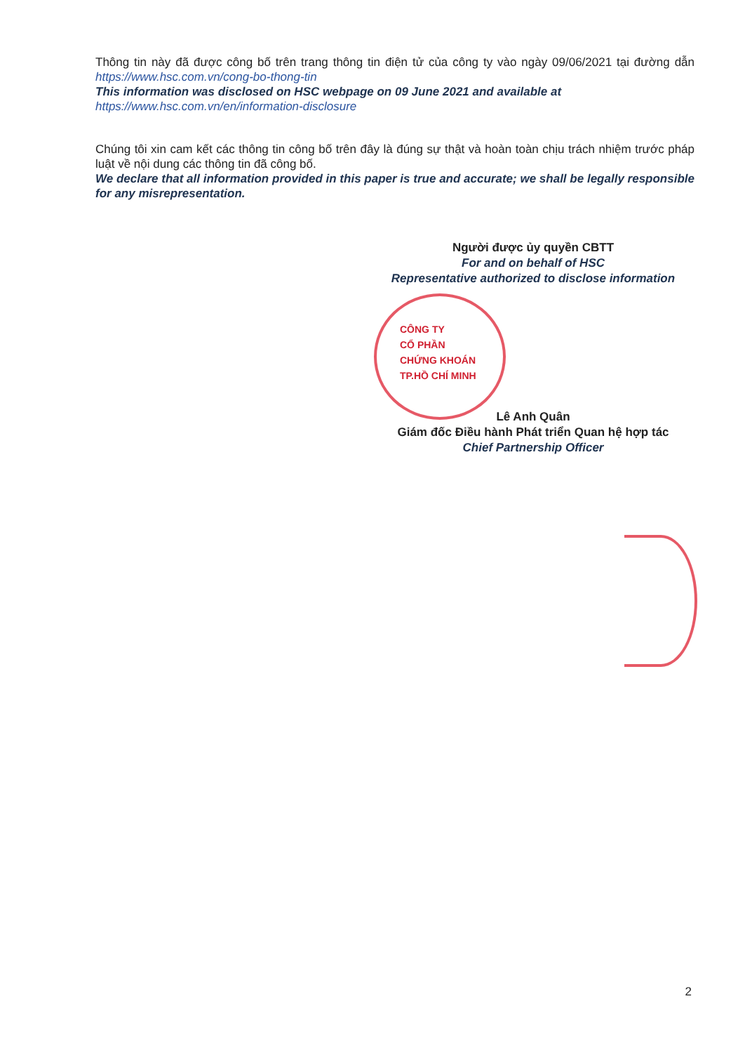Thông tin này đã được công bố trên trang thông tin điện tử của công ty vào ngày 09/06/2021 tại đường dẫn https://www.hsc.com.vn/cong-bo-thong-tin
This information was disclosed on HSC webpage on 09 June 2021 and available at
https://www.hsc.com.vn/en/information-disclosure
Chúng tôi xin cam kết các thông tin công bố trên đây là đúng sự thật và hoàn toàn chịu trách nhiệm trước pháp luật về nội dung các thông tin đã công bố.
We declare that all information provided in this paper is true and accurate; we shall be legally responsible for any misrepresentation.
Người được ủy quyền CBTT
For and on behalf of HSC
Representative authorized to disclose information
CÔNG TY
CỔ PHẦN
CHỨNG KHOÁN
TP.HỒ CHÍ MINH
Lê Anh Quân
Giám đốc Điều hành Phát triển Quan hệ hợp tác
Chief Partnership Officer
2